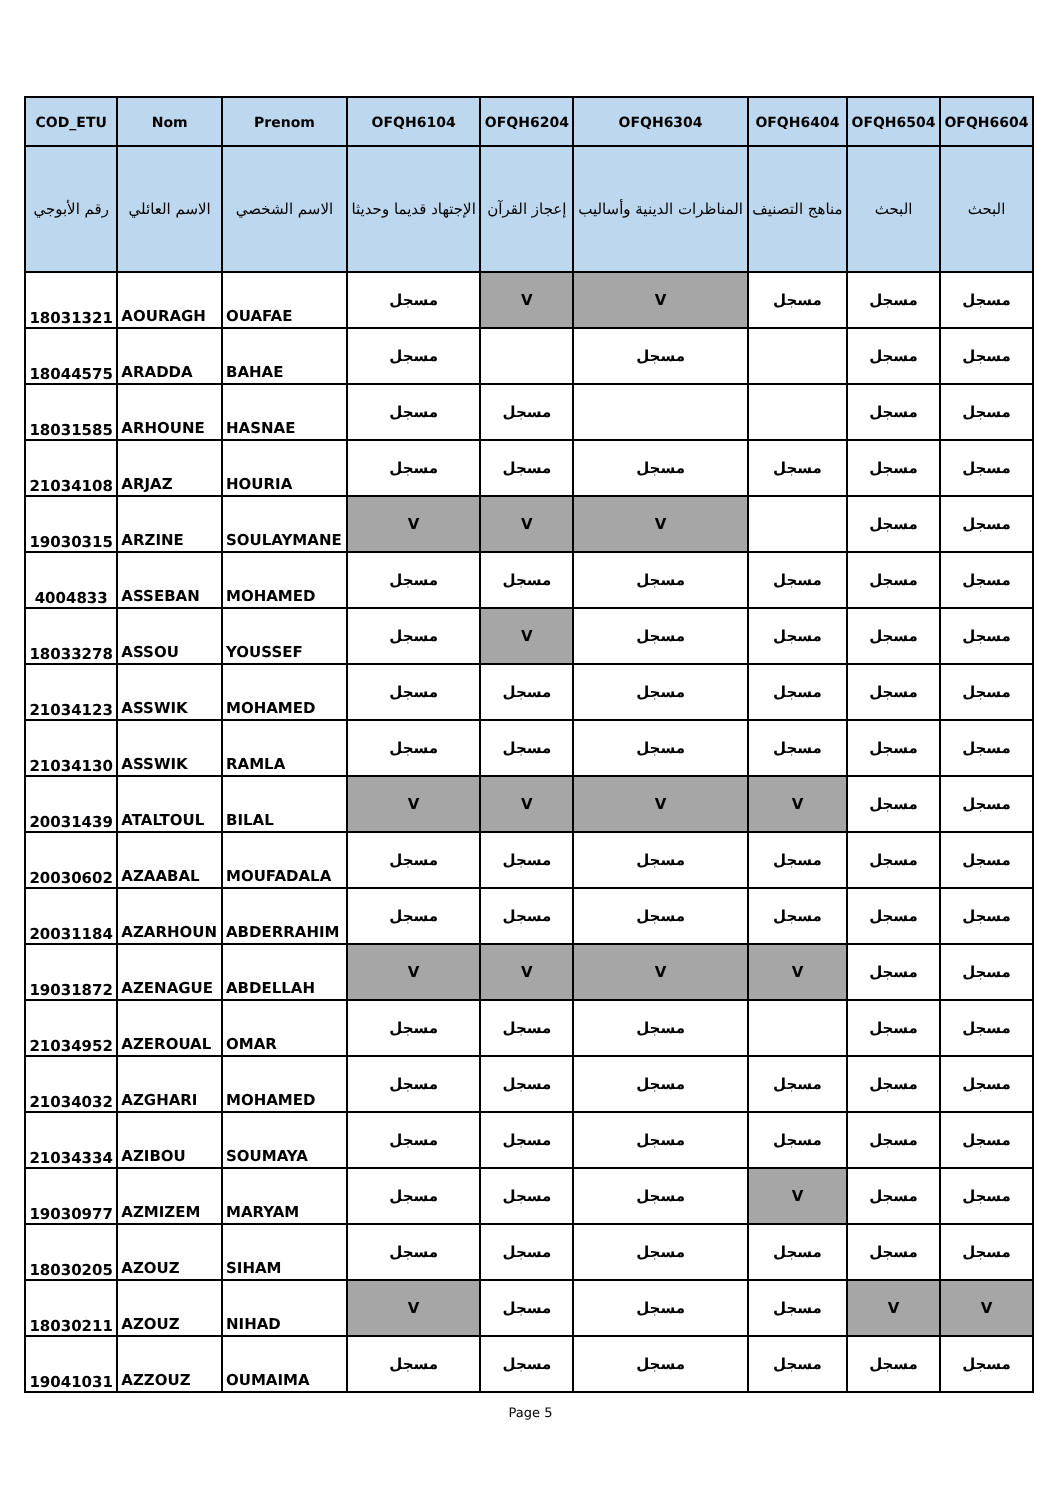| COD_ETU | Nom | Prenom | OFQH6104 | OFQH6204 | OFQH6304 | OFQH6404 | OFQH6504 | OFQH6604 |
| --- | --- | --- | --- | --- | --- | --- | --- | --- |
| رقم الأبوجي | الاسم العائلي | الاسم الشخصي | الإجتهاد قديما وحديثا | إعجاز القرآن | المناظرات الدينية وأساليب | مناهج التصنيف | البحث | البحث |
| 18031321 | AOURAGH | OUAFAE | مسجل | V | V | مسجل | مسجل | مسجل |
| 18044575 | ARADDA | BAHAE | مسجل | | مسجل | | مسجل | مسجل |
| 18031585 | ARHOUNE | HASNAE | مسجل | مسجل | | | مسجل | مسجل |
| 21034108 | ARJAZ | HOURIA | مسجل | مسجل | مسجل | مسجل | مسجل | مسجل |
| 19030315 | ARZINE | SOULAYMANE | V | V | V | | مسجل | مسجل |
| 4004833 | ASSEBAN | MOHAMED | مسجل | مسجل | مسجل | مسجل | مسجل | مسجل |
| 18033278 | ASSOU | YOUSSEF | مسجل | V | مسجل | مسجل | مسجل | مسجل |
| 21034123 | ASSWIK | MOHAMED | مسجل | مسجل | مسجل | مسجل | مسجل | مسجل |
| 21034130 | ASSWIK | RAMLA | مسجل | مسجل | مسجل | مسجل | مسجل | مسجل |
| 20031439 | ATALTOUL | BILAL | V | V | V | V | مسجل | مسجل |
| 20030602 | AZAABAL | MOUFADALA | مسجل | مسجل | مسجل | مسجل | مسجل | مسجل |
| 20031184 | AZARHOUN | ABDERRAHIM | مسجل | مسجل | مسجل | مسجل | مسجل | مسجل |
| 19031872 | AZENAGUE | ABDELLAH | V | V | V | V | مسجل | مسجل |
| 21034952 | AZEROUAL | OMAR | مسجل | مسجل | مسجل | | مسجل | مسجل |
| 21034032 | AZGHARI | MOHAMED | مسجل | مسجل | مسجل | مسجل | مسجل | مسجل |
| 21034334 | AZIBOU | SOUMAYA | مسجل | مسجل | مسجل | مسجل | مسجل | مسجل |
| 19030977 | AZMIZEM | MARYAM | مسجل | مسجل | مسجل | V | مسجل | مسجل |
| 18030205 | AZOUZ | SIHAM | مسجل | مسجل | مسجل | مسجل | مسجل | مسجل |
| 18030211 | AZOUZ | NIHAD | V | مسجل | مسجل | مسجل | V | V |
| 19041031 | AZZOUZ | OUMAIMA | مسجل | مسجل | مسجل | مسجل | مسجل | مسجل |
Page 5